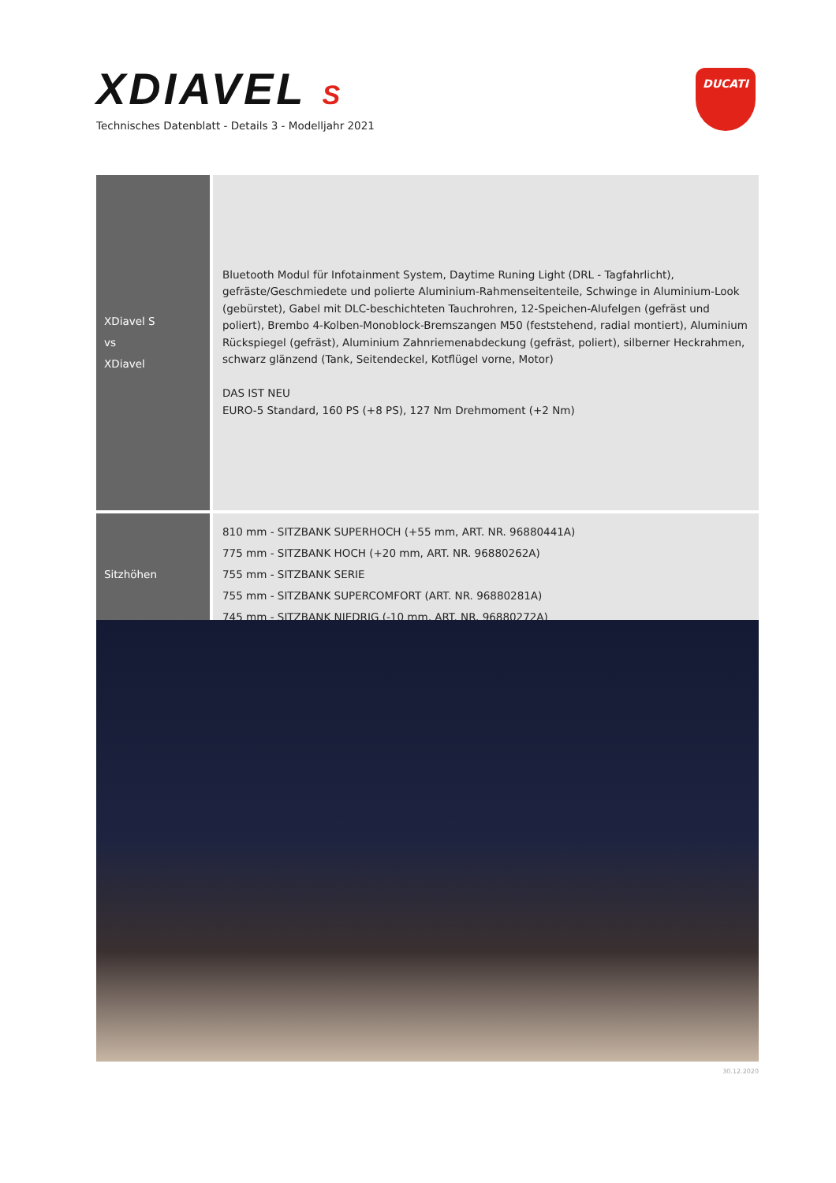XDIAVEL S
Technisches Datenblatt - Details 3 - Modelljahr 2021
DUCATI
| XDiavel S vs XDiavel | Bluetooth Modul für Infotainment System, Daytime Runing Light (DRL - Tagfahrlicht), gefräste/Geschmiedete und polierte Aluminium-Rahmenseitenteile, Schwinge in Aluminium-Look (gebürstet), Gabel mit DLC-beschichteten Tauchrohren, 12-Speichen-Alufelgen (gefräst und poliert), Brembo 4-Kolben-Monoblock-Bremszangen M50 (feststehend, radial montiert), Aluminium Rückspiegel (gefräst), Aluminium Zahnriemenabdeckung (gefräst, poliert), silberner Heckrahmen, schwarz glänzend (Tank, Seitendeckel, Kotflügel vorne, Motor) DAS IST NEU EURO-5 Standard, 160 PS (+8 PS), 127 Nm Drehmoment (+2 Nm) |
| Sitzhöhen | 810 mm - SITZBANK SUPERHOCH (+55 mm, ART. NR. 96880441A) 775 mm - SITZBANK HOCH (+20 mm, ART. NR. 96880262A) 755 mm - SITZBANK SERIE 755 mm - SITZBANK SUPERCOMFORT (ART. NR. 96880281A) 745 mm - SITZBANK NIEDRIG (-10 mm, ART. NR. 96880272A) |
30.12.2020